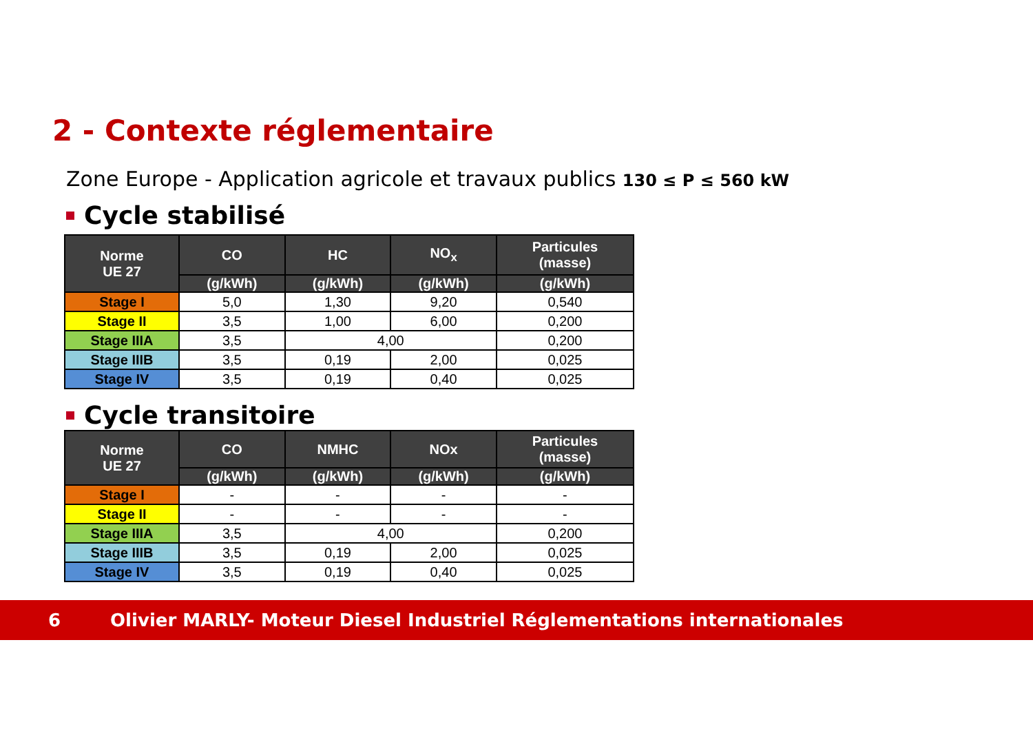2 - Contexte réglementaire
Zone Europe - Application agricole et travaux publics 130 ≤ P ≤ 560 kW
Cycle stabilisé
| Norme UE 27 | CO | HC | NO<sub>x</sub> | Particules (masse) |
| --- | --- | --- | --- | --- |
| | (g/kWh) | (g/kWh) | (g/kWh) | (g/kWh) |
| Stage I | 5,0 | 1,30 | 9,20 | 0,540 |
| Stage II | 3,5 | 1,00 | 6,00 | 0,200 |
| Stage IIIA | 3,5 | 4,00 | | 0,200 |
| Stage IIIB | 3,5 | 0,19 | 2,00 | 0,025 |
| Stage IV | 3,5 | 0,19 | 0,40 | 0,025 |
Cycle transitoire
| Norme UE 27 | CO | NMHC | NOx | Particules (masse) |
| --- | --- | --- | --- | --- |
| | (g/kWh) | (g/kWh) | (g/kWh) | (g/kWh) |
| Stage I | - | - | - | - |
| Stage II | - | - | - | - |
| Stage IIIA | 3,5 | 4,00 | | 0,200 |
| Stage IIIB | 3,5 | 0,19 | 2,00 | 0,025 |
| Stage IV | 3,5 | 0,19 | 0,40 | 0,025 |
6 Olivier MARLY- Moteur Diesel Industriel Réglementations internationales